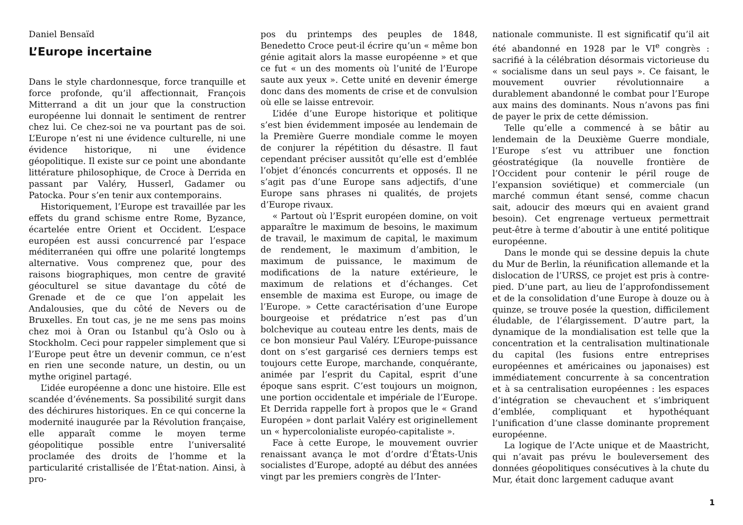Daniel Bensaïd
L’Europe incertaine
Dans le style chardonnesque, force tranquille et force profonde, qu’il affectionnait, François Mitterrand a dit un jour que la construction européenne lui donnait le sentiment de rentrer chez lui. Ce chez-soi ne va pourtant pas de soi. L’Europe n’est ni une évidence culturelle, ni une évidence historique, ni une évidence géopolitique. Il existe sur ce point une abondante littérature philosophique, de Croce à Derrida en passant par Valéry, Husserl, Gadamer ou Patocka. Pour s’en tenir aux contemporains.
Historiquement, l’Europe est travaillée par les effets du grand schisme entre Rome, Byzance, écartelée entre Orient et Occident. L’espace européen est aussi concurrencé par l’espace méditerranéen qui offre une polarité longtemps alternative. Vous comprenez que, pour des raisons biographiques, mon centre de gravité géoculturel se situe davantage du côté de Grenade et de ce que l’on appelait les Andalousies, que du côté de Nevers ou de Bruxelles. En tout cas, je ne me sens pas moins chez moi à Oran ou Istanbul qu’à Oslo ou à Stockholm. Ceci pour rappeler simplement que si l’Europe peut être un devenir commun, ce n’est en rien une seconde nature, un destin, ou un mythe originel partagé.
L’idée européenne a donc une histoire. Elle est scandée d’événements. Sa possibilité surgit dans des déchirures historiques. En ce qui concerne la modernité inaugurée par la Révolution française, elle apparaît comme le moyen terme géopolitique possible entre l’universalité proclamée des droits de l’homme et la particularité cristallisée de l’État-nation. Ainsi, à pro-
pos du printemps des peuples de 1848, Benedetto Croce peut-il écrire qu’un « même bon génie agitait alors la masse européenne » et que ce fut « un des moments où l’unité de l’Europe saute aux yeux ». Cette unité en devenir émerge donc dans des moments de crise et de convulsion où elle se laisse entrevoir.
L’idée d’une Europe historique et politique s’est bien évidemment imposée au lendemain de la Première Guerre mondiale comme le moyen de conjurer la répétition du désastre. Il faut cependant préciser aussitôt qu’elle est d’emblée l’objet d’énoncés concurrents et opposés. Il ne s’agit pas d’une Europe sans adjectifs, d’une Europe sans phrases ni qualités, de projets d’Europe rivaux.
« Partout où l’Esprit européen domine, on voit apparaître le maximum de besoins, le maximum de travail, le maximum de capital, le maximum de rendement, le maximum d’ambition, le maximum de puissance, le maximum de modifications de la nature extérieure, le maximum de relations et d’échanges. Cet ensemble de maxima est Europe, ou image de l’Europe. » Cette caractérisation d’une Europe bourgeoise et prédatrice n’est pas d’un bolchevique au couteau entre les dents, mais de ce bon monsieur Paul Valéry. L’Europe-puissance dont on s’est gargarisé ces derniers temps est toujours cette Europe, marchande, conquérante, animée par l’esprit du Capital, esprit d’une époque sans esprit. C’est toujours un moignon, une portion occidentale et impériale de l’Europe. Et Derrida rappelle fort à propos que le « Grand Européen » dont parlait Valéry est originellement un « hypercolonialiste européo-capitaliste ».
Face à cette Europe, le mouvement ouvrier renaissant avança le mot d’ordre d’États-Unis socialistes d’Europe, adopté au début des années vingt par les premiers congrès de l’Inter-
nationale communiste. Il est significatif qu’il ait été abandonné en 1928 par le VI<sup>e</sup> congrès : sacrifié à la célébration désormais victorieuse du « socialisme dans un seul pays ». Ce faisant, le mouvement ouvrier révolutionnaire a durablement abandonné le combat pour l’Europe aux mains des dominants. Nous n’avons pas fini de payer le prix de cette démission.
Telle qu’elle a commencé à se bâtir au lendemain de la Deuxième Guerre mondiale, l’Europe s’est vu attribuer une fonction géostratégique (la nouvelle frontière de l’Occident pour contenir le péril rouge de l’expansion soviétique) et commerciale (un marché commun étant sensé, comme chacun sait, adoucir des mœurs qui en avaient grand besoin). Cet engrenage vertueux permettrait peut-être à terme d’aboutir à une entité politique européenne.
Dans le monde qui se dessine depuis la chute du Mur de Berlin, la réunification allemande et la dislocation de l’URSS, ce projet est pris à contre-pied. D’une part, au lieu de l’approfondissement et de la consolidation d’une Europe à douze ou à quinze, se trouve posée la question, difficilement éludable, de l’élargissement. D’autre part, la dynamique de la mondialisation est telle que la concentration et la centralisation multinationale du capital (les fusions entre entreprises européennes et américaines ou japonaises) est immédiatement concurrente à sa concentration et à sa centralisation européennes : les espaces d’intégration se chevauchent et s’imbriquent d’emblée, compliquant et hypothéquant l’unification d’une classe dominante proprement européenne.
La logique de l’Acte unique et de Maastricht, qui n’avait pas prévu le bouleversement des données géopolitiques consécutives à la chute du Mur, était donc largement caduque avant
1